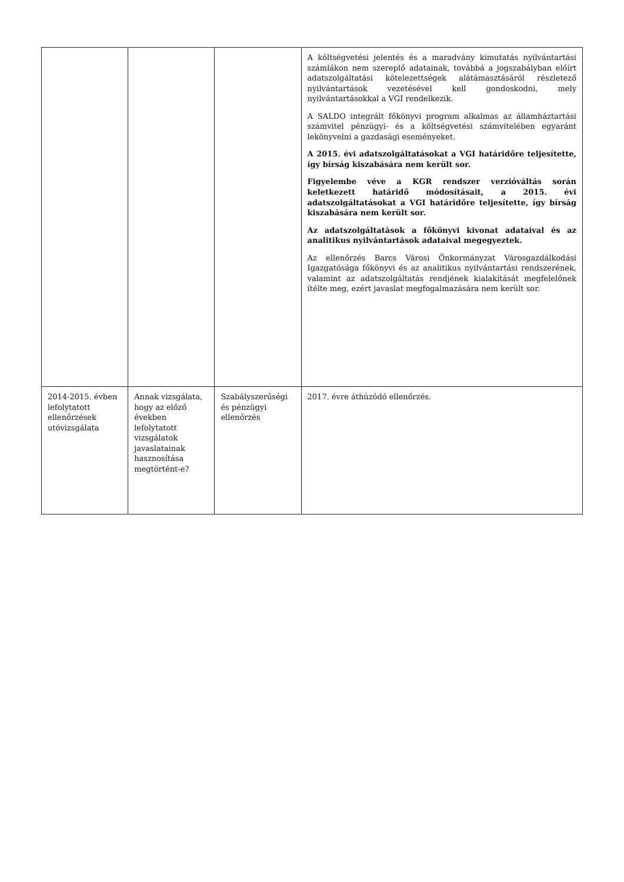| | | | A költségvetési jelentés és a maradvány kimutatás nyilvántartási számlákon nem szereplő adatainak, továbbá a jogszabályban előírt adatszolgáltatási kötelezettségek alátámasztásáról részletező nyilvántartások vezetésével kell gondoskodni, mely nyilvántartásokkal a VGI rendelkezik. A SALDO integrált főkönyvi program alkalmas az államháztartási számvitel pénzügyi- és a költségvetési számvitelében egyaránt lekönyvelni a gazdasági eseményeket. A 2015. évi adatszolgáltatásokat a VGI határidőre teljesítette, így bírság kiszabására nem került sor. Figyelembe véve a KGR rendszer verzióváltás során keletkezett határidő módosításait, a 2015. évi adatszolgáltatásokat a VGI határidőre teljesítette, így bírság kiszabására nem került sor. Az adatszolgáltatások a főkönyvi kivonat adataival és az analitikus nyilvántartások adataival megegyeztek. Az ellenőrzés Barcs Városi Önkormányzat Városgazdálkodási Igazgatósága főkönyvi és az analitikus nyilvántartási rendszerének, valamint az adatszolgáltatás rendjének kialakítását megfelelőnek ítélte meg, ezért javaslat megfogalmazására nem került sor. |
| 2014-2015. évben lefolytatott ellenőrzések utóvizsgálata | Annak vizsgálata, hogy az előző években lefolytatott vizsgálatok javaslatainak hasznosítása megtörtént-e? | Szabályszerűségi és pénzügyi ellenőrzés | 2017. évre áthúzódó ellenőrzés. |